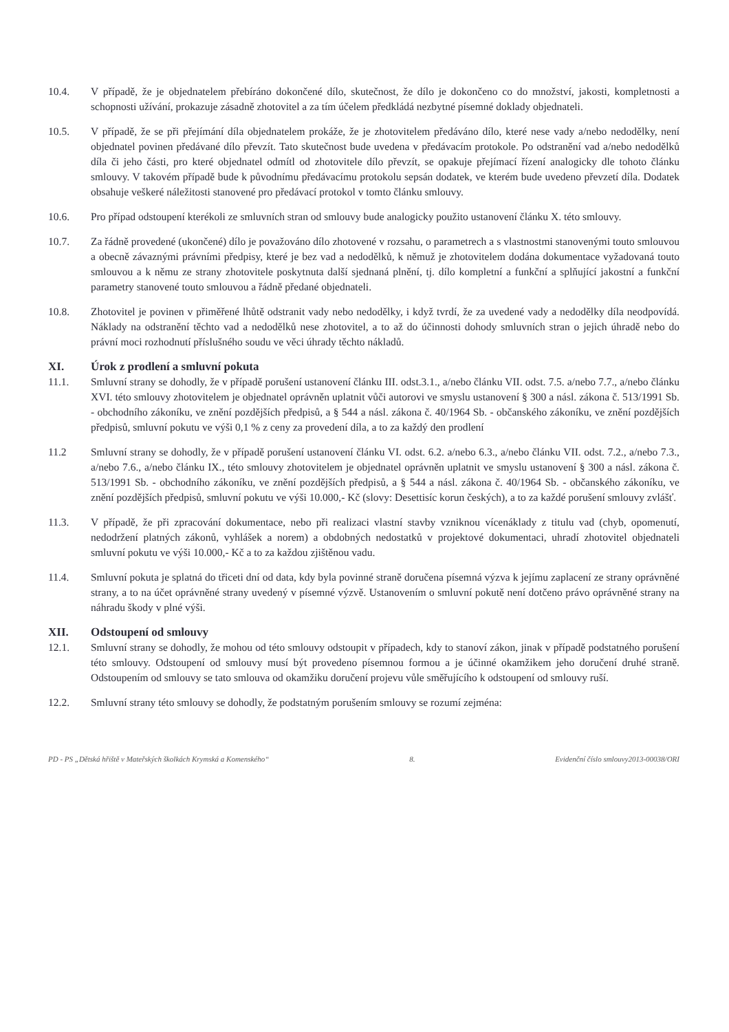10.4. V případě, že je objednatelem přebíráno dokončené dílo, skutečnost, že dílo je dokončeno co do množství, jakosti, kompletnosti a schopnosti užívání, prokazuje zásadně zhotovitel a za tím účelem předkládá nezbytné písemné doklady objednateli.
10.5. V případě, že se při přejímání díla objednatelem prokáže, že je zhotovitelem předáváno dílo, které nese vady a/nebo nedodělky, není objednatel povinen předávané dílo převzít. Tato skutečnost bude uvedena v předávacím protokole. Po odstranění vad a/nebo nedodělků díla či jeho části, pro které objednatel odmítl od zhotovitele dílo převzít, se opakuje přejímací řízení analogicky dle tohoto článku smlouvy. V takovém případě bude k původnímu předávacímu protokolu sepsán dodatek, ve kterém bude uvedeno převzetí díla. Dodatek obsahuje veškeré náležitosti stanovené pro předávací protokol v tomto článku smlouvy.
10.6. Pro případ odstoupení kterékoli ze smluvních stran od smlouvy bude analogicky použito ustanovení článku X. této smlouvy.
10.7. Za řádně provedené (ukončené) dílo je považováno dílo zhotovené v rozsahu, o parametrech a s vlastnostmi stanovenými touto smlouvou a obecně závaznými právními předpisy, které je bez vad a nedodělků, k němuž je zhotovitelem dodána dokumentace vyžadovaná touto smlouvou a k němu ze strany zhotovitele poskytnuta další sjednaná plnění, tj. dílo kompletní a funkční a splňující jakostní a funkční parametry stanovené touto smlouvou a řádně předané objednateli.
10.8. Zhotovitel je povinen v přiměřené lhůtě odstranit vady nebo nedodělky, i když tvrdí, že za uvedené vady a nedodělky díla neodpovídá. Náklady na odstranění těchto vad a nedodělků nese zhotovitel, a to až do účinnosti dohody smluvních stran o jejich úhradě nebo do právní moci rozhodnutí příslušného soudu ve věci úhrady těchto nákladů.
XI. Úrok z prodlení a smluvní pokuta
11.1. Smluvní strany se dohodly, že v případě porušení ustanovení článku III. odst.3.1., a/nebo článku VII. odst. 7.5. a/nebo 7.7., a/nebo článku XVI. této smlouvy zhotovitelem je objednatel oprávněn uplatnit vůči autorovi ve smyslu ustanovení § 300 a násl. zákona č. 513/1991 Sb. - obchodního zákoníku, ve znění pozdějších předpisů, a § 544 a násl. zákona č. 40/1964 Sb. - občanského zákoníku, ve znění pozdějších předpisů, smluvní pokutu ve výši 0,1 % z ceny za provedení díla, a to za každý den prodlení
11.2 Smluvní strany se dohodly, že v případě porušení ustanovení článku VI. odst. 6.2. a/nebo 6.3., a/nebo článku VII. odst. 7.2., a/nebo 7.3., a/nebo 7.6., a/nebo článku IX., této smlouvy zhotovitelem je objednatel oprávněn uplatnit ve smyslu ustanovení § 300 a násl. zákona č. 513/1991 Sb. - obchodního zákoníku, ve znění pozdějších předpisů, a § 544 a násl. zákona č. 40/1964 Sb. - občanského zákoníku, ve znění pozdějších předpisů, smluvní pokutu ve výši 10.000,- Kč (slovy: Desettisíc korun českých), a to za každé porušení smlouvy zvlášť.
11.3. V případě, že při zpracování dokumentace, nebo při realizaci vlastní stavby vzniknou vícenáklady z titulu vad (chyb, opomenutí, nedodržení platných zákonů, vyhlášek a norem) a obdobných nedostatků v projektové dokumentaci, uhradí zhotovitel objednateli smluvní pokutu ve výši 10.000,- Kč a to za každou zjištěnou vadu.
11.4. Smluvní pokuta je splatná do třiceti dní od data, kdy byla povinné straně doručena písemná výzva k jejímu zaplacení ze strany oprávněné strany, a to na účet oprávněné strany uvedený v písemné výzvě. Ustanovením o smluvní pokutě není dotčeno právo oprávněné strany na náhradu škody v plné výši.
XII. Odstoupení od smlouvy
12.1. Smluvní strany se dohodly, že mohou od této smlouvy odstoupit v případech, kdy to stanoví zákon, jinak v případě podstatného porušení této smlouvy. Odstoupení od smlouvy musí být provedeno písemnou formou a je účinné okamžikem jeho doručení druhé straně. Odstoupením od smlouvy se tato smlouva od okamžiku doručení projevu vůle směřujícího k odstoupení od smlouvy ruší.
12.2. Smluvní strany této smlouvy se dohodly, že podstatným porušením smlouvy se rozumí zejména:
PD - PS „Dětská hřiště v Mateřských školkách Krymská a Komenského“8. Evidenční číslo smlouvy2013-00038/ORI